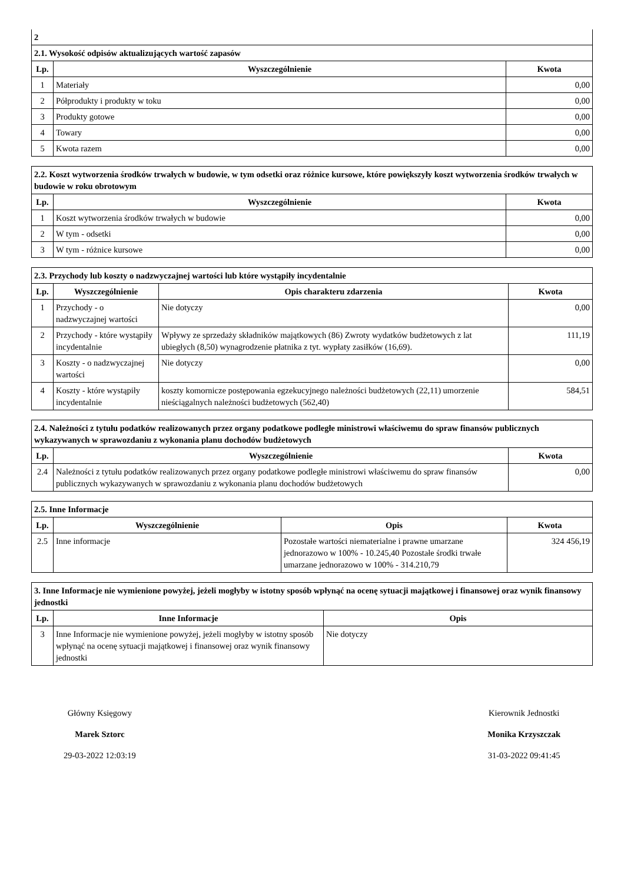| 2 | | |
| --- | --- | --- |
| 2.1. Wysokość odpisów aktualizujących wartość zapasów | | |
| Lp. | Wyszczególnienie | Kwota |
| 1 | Materiały | 0,00 |
| 2 | Półprodukty i produkty w toku | 0,00 |
| 3 | Produkty gotowe | 0,00 |
| 4 | Towary | 0,00 |
| 5 | Kwota razem | 0,00 |
| 2.2. Koszt wytworzenia środków trwałych w budowie, w tym odsetki oraz różnice kursowe, które powiększyły koszt wytworzenia środków trwałych w budowie w roku obrotowym | | |
| --- | --- | --- |
| Lp. | Wyszczególnienie | Kwota |
| 1 | Koszt wytworzenia środków trwałych w budowie | 0,00 |
| 2 | W tym - odsetki | 0,00 |
| 3 | W tym - różnice kursowe | 0,00 |
| 2.3. Przychody lub koszty o nadzwyczajnej wartości lub które wystąpiły incydentalnie | | | |
| --- | --- | --- | --- |
| Lp. | Wyszczególnienie | Opis charakteru zdarzenia | Kwota |
| 1 | Przychody - o nadzwyczajnej wartości | Nie dotyczy | 0,00 |
| 2 | Przychody - które wystąpiły incydentalnie | Wpływy ze sprzedaży składników majątkowych (86) Zwroty wydatków budżetowych z lat ubiegłych (8,50) wynagrodzenie płatnika z tyt. wypłaty zasiłków (16,69). | 111,19 |
| 3 | Koszty - o nadzwyczajnej wartości | Nie dotyczy | 0,00 |
| 4 | Koszty - które wystąpiły incydentalnie | koszty komornicze postępowania egzekucyjnego należności budżetowych (22,11) umorzenie nieściągalnych należności budżetowych (562,40) | 584,51 |
| 2.4. Należności z tytułu podatków realizowanych przez organy podatkowe podległe ministrowi właściwemu do spraw finansów publicznych wykazywanych w sprawozdaniu z wykonania planu dochodów budżetowych | | |
| --- | --- | --- |
| Lp. | Wyszczególnienie | Kwota |
| 2.4 | Należności z tytułu podatków realizowanych przez organy podatkowe podległe ministrowi właściwemu do spraw finansów publicznych wykazywanych w sprawozdaniu z wykonania planu dochodów budżetowych | 0,00 |
| 2.5. Inne Informacje | | | |
| --- | --- | --- | --- |
| Lp. | Wyszczególnienie | Opis | Kwota |
| 2.5 | Inne informacje | Pozostałe wartości niematerialne i prawne umarzane jednorazowo w 100% - 10.245,40 Pozostałe środki trwałe umarzane jednorazowo w 100% - 314.210,79 | 324 456,19 |
| 3. Inne Informacje nie wymienione powyżej, jeżeli mogłyby w istotny sposób wpłynąć na ocenę sytuacji majątkowej i finansowej oraz wynik finansowy jednostki | | |
| --- | --- | --- |
| Lp. | Inne Informacje | Opis |
| 3 | Inne Informacje nie wymienione powyżej, jeżeli mogłyby w istotny sposób wpłynąć na ocenę sytuacji majątkowej i finansowej oraz wynik finansowy jednostki | Nie dotyczy |
Główny Księgowy
Marek Sztorc
29-03-2022 12:03:19
Kierownik Jednostki
Monika Krzyszczak
31-03-2022 09:41:45